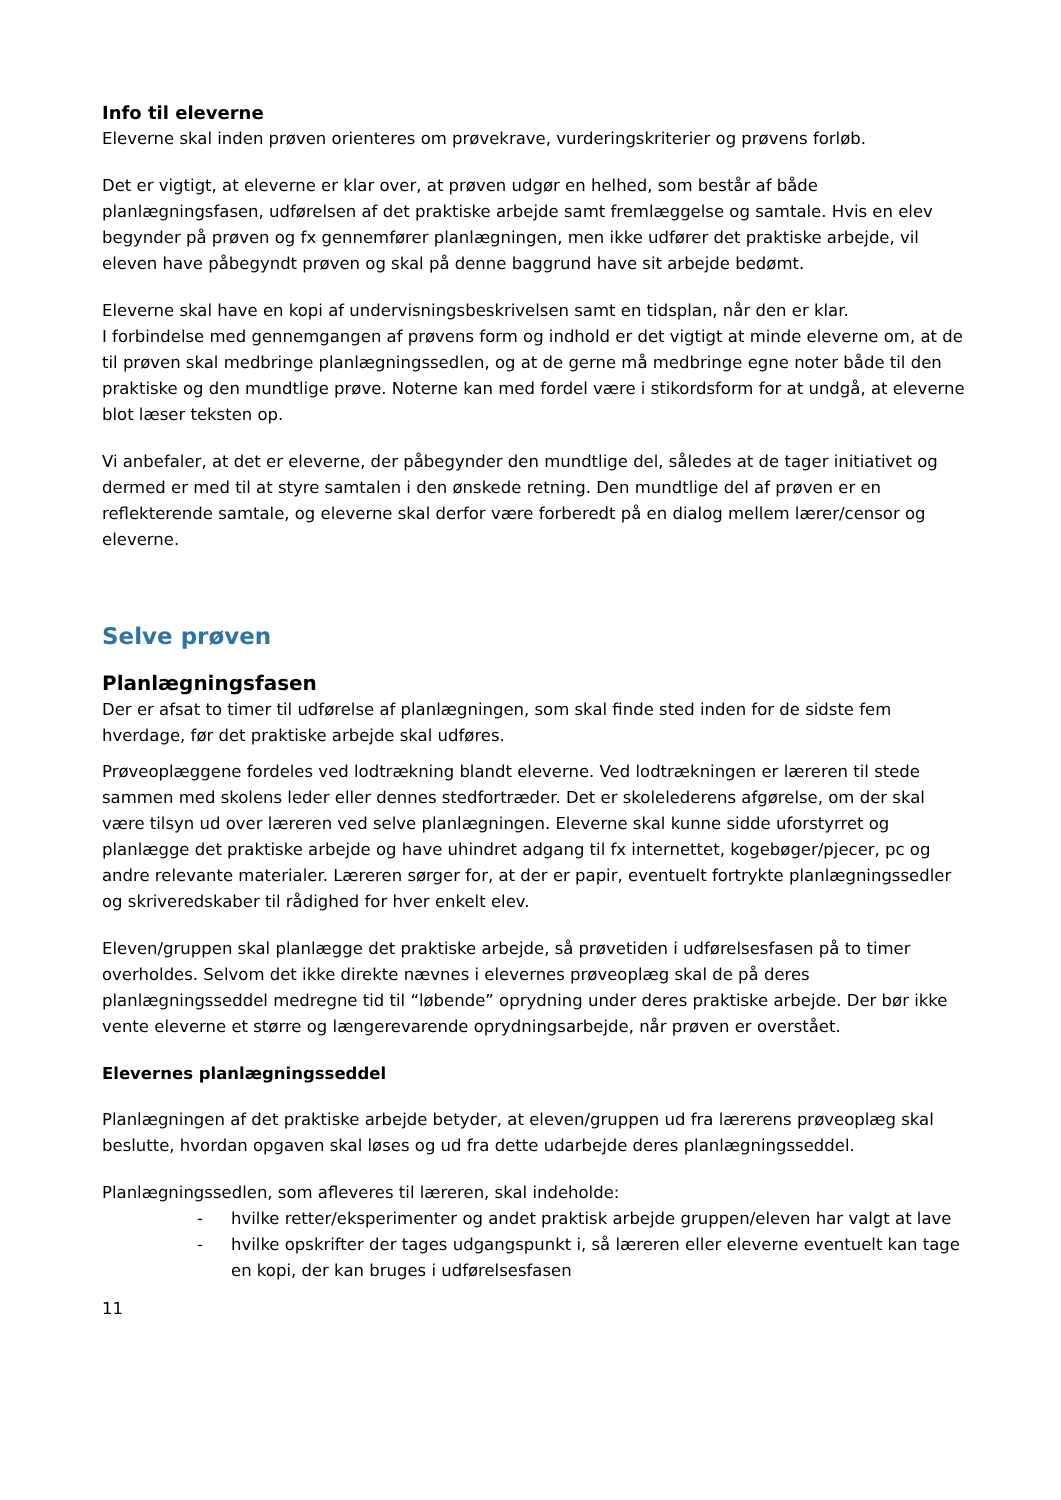Info til eleverne
Eleverne skal inden prøven orienteres om prøvekrave, vurderingskriterier og prøvens forløb.
Det er vigtigt, at eleverne er klar over, at prøven udgør en helhed, som består af både planlægningsfasen, udførelsen af det praktiske arbejde samt fremlæggelse og samtale. Hvis en elev begynder på prøven og fx gennemfører planlægningen, men ikke udfører det praktiske arbejde, vil eleven have påbegyndt prøven og skal på denne baggrund have sit arbejde bedømt.
Eleverne skal have en kopi af undervisningsbeskrivelsen samt en tidsplan, når den er klar.
I forbindelse med gennemgangen af prøvens form og indhold er det vigtigt at minde eleverne om, at de til prøven skal medbringe planlægningssedlen, og at de gerne må medbringe egne noter både til den praktiske og den mundtlige prøve. Noterne kan med fordel være i stikordsform for at undgå, at eleverne blot læser teksten op.
Vi anbefaler, at det er eleverne, der påbegynder den mundtlige del, således at de tager initiativet og dermed er med til at styre samtalen i den ønskede retning. Den mundtlige del af prøven er en reflekterende samtale, og eleverne skal derfor være forberedt på en dialog mellem lærer/censor og eleverne.
Selve prøven
Planlægningsfasen
Der er afsat to timer til udførelse af planlægningen, som skal finde sted inden for de sidste fem hverdage, før det praktiske arbejde skal udføres.
Prøveoplæggene fordeles ved lodtrækning blandt eleverne. Ved lodtrækningen er læreren til stede sammen med skolens leder eller dennes stedfortræder. Det er skolelederens afgørelse, om der skal være tilsyn ud over læreren ved selve planlægningen. Eleverne skal kunne sidde uforstyrret og planlægge det praktiske arbejde og have uhindret adgang til fx internettet, kogebøger/pjecer, pc og andre relevante materialer. Læreren sørger for, at der er papir, eventuelt fortrykte planlægningssedler og skriveredskaber til rådighed for hver enkelt elev.
Eleven/gruppen skal planlægge det praktiske arbejde, så prøvetiden i udførelsesfasen på to timer overholdes. Selvom det ikke direkte nævnes i elevernes prøveoplæg skal de på deres planlægningsseddel medregne tid til “løbende” oprydning under deres praktiske arbejde. Der bør ikke vente eleverne et større og længerevarende oprydningsarbejde, når prøven er overstået.
Elevernes planlægningsseddel
Planlægningen af det praktiske arbejde betyder, at eleven/gruppen ud fra lærerens prøveoplæg skal beslutte, hvordan opgaven skal løses og ud fra dette udarbejde deres planlægningsseddel.
Planlægningssedlen, som afleveres til læreren, skal indeholde:
- hvilke retter/eksperimenter og andet praktisk arbejde gruppen/eleven har valgt at lave
- hvilke opskrifter der tages udgangspunkt i, så læreren eller eleverne eventuelt kan tage en kopi, der kan bruges i udførelsesfasen
11